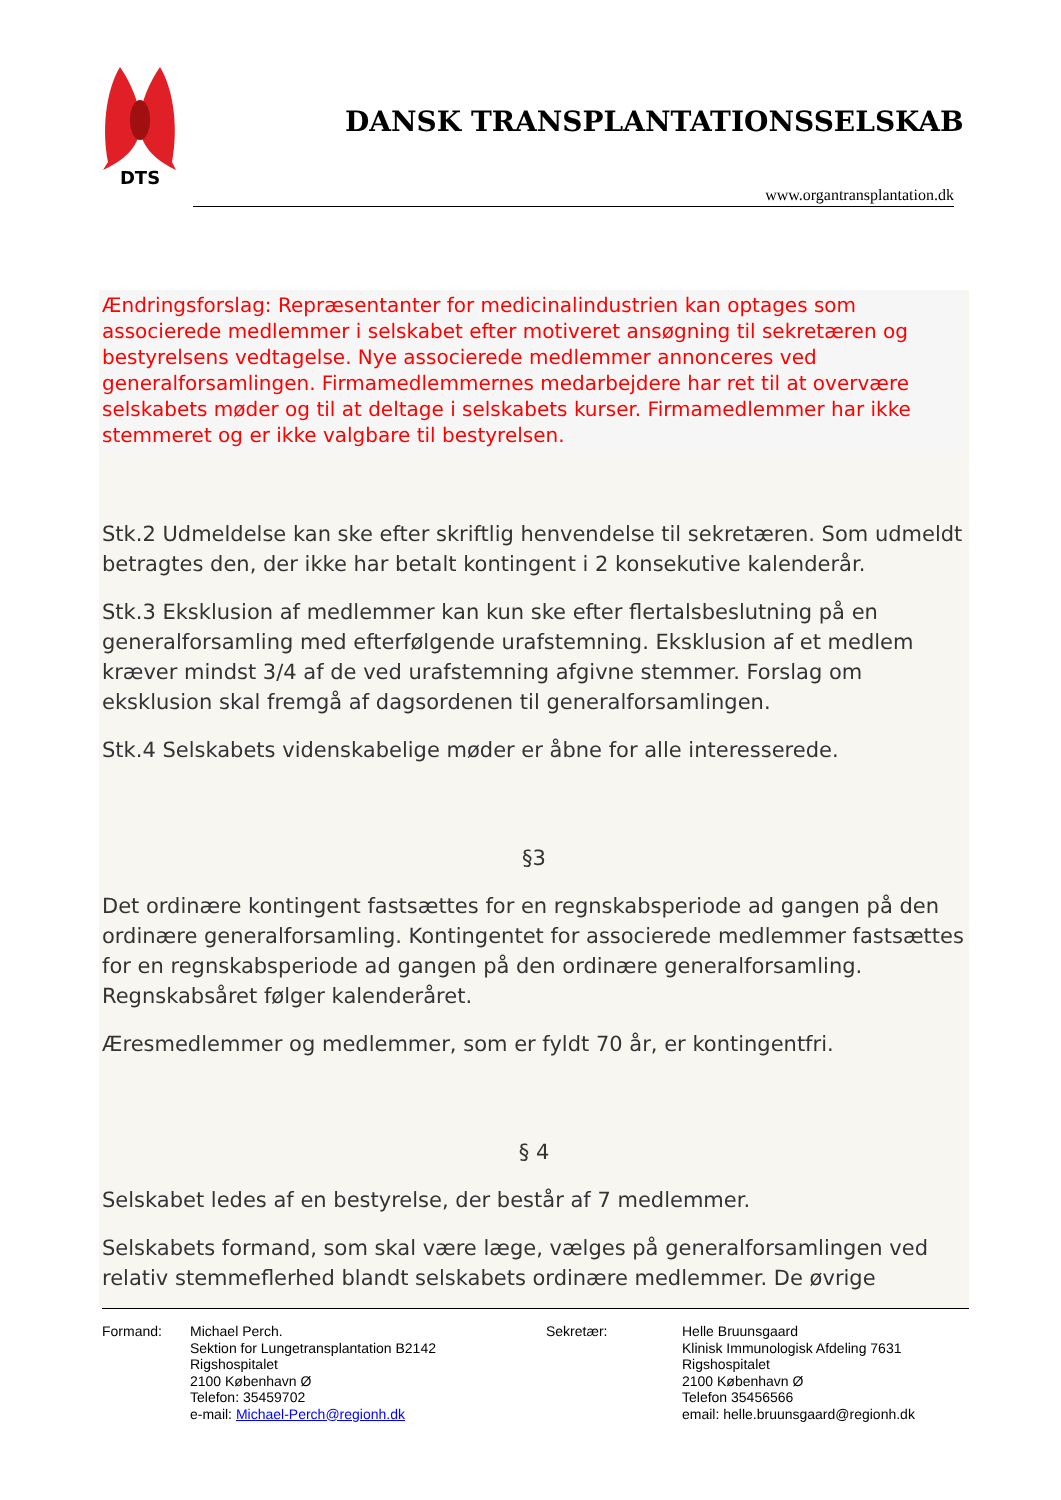DTS
DANSK TRANSPLANTATIONSSELSKAB
www.organtransplantation.dk
Ændringsforslag: Repræsentanter for medicinalindustrien kan optages som associerede medlemmer i selskabet efter motiveret ansøgning til sekretæren og bestyrelsens vedtagelse. Nye associerede medlemmer annonceres ved generalforsamlingen. Firmamedlemmernes medarbejdere har ret til at overvære selskabets møder og til at deltage i selskabets kurser. Firmamedlemmer har ikke stemmeret og er ikke valgbare til bestyrelsen.
Stk.2 Udmeldelse kan ske efter skriftlig henvendelse til sekretæren. Som udmeldt betragtes den, der ikke har betalt kontingent i 2 konsekutive kalenderår.
Stk.3 Eksklusion af medlemmer kan kun ske efter flertalsbeslutning på en generalforsamling med efterfølgende urafstemning. Eksklusion af et medlem kræver mindst 3/4 af de ved urafstemning afgivne stemmer. Forslag om eksklusion skal fremgå af dagsordenen til generalforsamlingen.
Stk.4 Selskabets videnskabelige møder er åbne for alle interesserede.
§3
Det ordinære kontingent fastsættes for en regnskabsperiode ad gangen på den ordinære generalforsamling. Kontingentet for associerede medlemmer fastsættes for en regnskabsperiode ad gangen på den ordinære generalforsamling. Regnskabsåret følger kalenderåret.
Æresmedlemmer og medlemmer, som er fyldt 70 år, er kontingentfri.
§ 4
Selskabet ledes af en bestyrelse, der består af 7 medlemmer.
Selskabets formand, som skal være læge, vælges på generalforsamlingen ved relativ stemmeflerhed blandt selskabets ordinære medlemmer. De øvrige
Formand: Michael Perch.
Sektion for Lungetransplantation B2142
Rigshospitalet
2100 København Ø
Telefon: 35459702
e-mail: Michael-Perch@regionh.dk
Sekretær: Helle Bruunsgaard
Klinisk Immunologisk Afdeling 7631
Rigshospitalet
2100 København Ø
Telefon 35456566
email: helle.bruunsgaard@regionh.dk